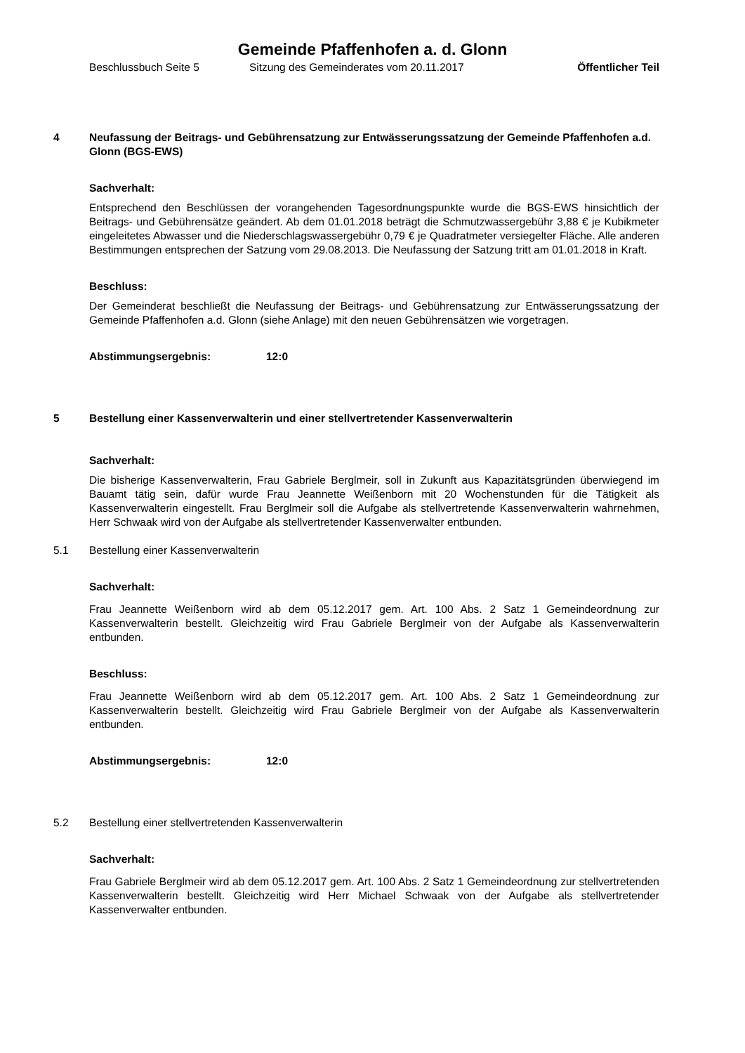Gemeinde Pfaffenhofen a. d. Glonn
Beschlussbuch Seite 5 Sitzung des Gemeinderates vom 20.11.2017 Öffentlicher Teil
4 Neufassung der Beitrags- und Gebührensatzung zur Entwässerungssatzung der Gemeinde Pfaffenhofen a.d. Glonn (BGS-EWS)
Sachverhalt:
Entsprechend den Beschlüssen der vorangehenden Tagesordnungspunkte wurde die BGS-EWS hinsichtlich der Beitrags- und Gebührensätze geändert. Ab dem 01.01.2018 beträgt die Schmutzwassergebühr 3,88 € je Kubikmeter eingeleitetes Abwasser und die Niederschlagswassergebühr 0,79 € je Quadratmeter versiegelter Fläche. Alle anderen Bestimmungen entsprechen der Satzung vom 29.08.2013. Die Neufassung der Satzung tritt am 01.01.2018 in Kraft.
Beschluss:
Der Gemeinderat beschließt die Neufassung der Beitrags- und Gebührensatzung zur Entwässerungssatzung der Gemeinde Pfaffenhofen a.d. Glonn (siehe Anlage) mit den neuen Gebührensätzen wie vorgetragen.
Abstimmungsergebnis: 12:0
5 Bestellung einer Kassenverwalterin und einer stellvertretender Kassenverwalterin
Sachverhalt:
Die bisherige Kassenverwalterin, Frau Gabriele Berglmeir, soll in Zukunft aus Kapazitätsgründen überwiegend im Bauamt tätig sein, dafür wurde Frau Jeannette Weißenborn mit 20 Wochenstunden für die Tätigkeit als Kassenverwalterin eingestellt. Frau Berglmeir soll die Aufgabe als stellvertretende Kassenverwalterin wahrnehmen, Herr Schwaak wird von der Aufgabe als stellvertretender Kassenverwalter entbunden.
5.1 Bestellung einer Kassenverwalterin
Sachverhalt:
Frau Jeannette Weißenborn wird ab dem 05.12.2017 gem. Art. 100 Abs. 2 Satz 1 Gemeindeordnung zur Kassenverwalterin bestellt. Gleichzeitig wird Frau Gabriele Berglmeir von der Aufgabe als Kassenverwalterin entbunden.
Beschluss:
Frau Jeannette Weißenborn wird ab dem 05.12.2017 gem. Art. 100 Abs. 2 Satz 1 Gemeindeordnung zur Kassenverwalterin bestellt. Gleichzeitig wird Frau Gabriele Berglmeir von der Aufgabe als Kassenverwalterin entbunden.
Abstimmungsergebnis: 12:0
5.2 Bestellung einer stellvertretenden Kassenverwalterin
Sachverhalt:
Frau Gabriele Berglmeir wird ab dem 05.12.2017 gem. Art. 100 Abs. 2 Satz 1 Gemeindeordnung zur stellvertretenden Kassenverwalterin bestellt. Gleichzeitig wird Herr Michael Schwaak von der Aufgabe als stellvertretender Kassenverwalter entbunden.